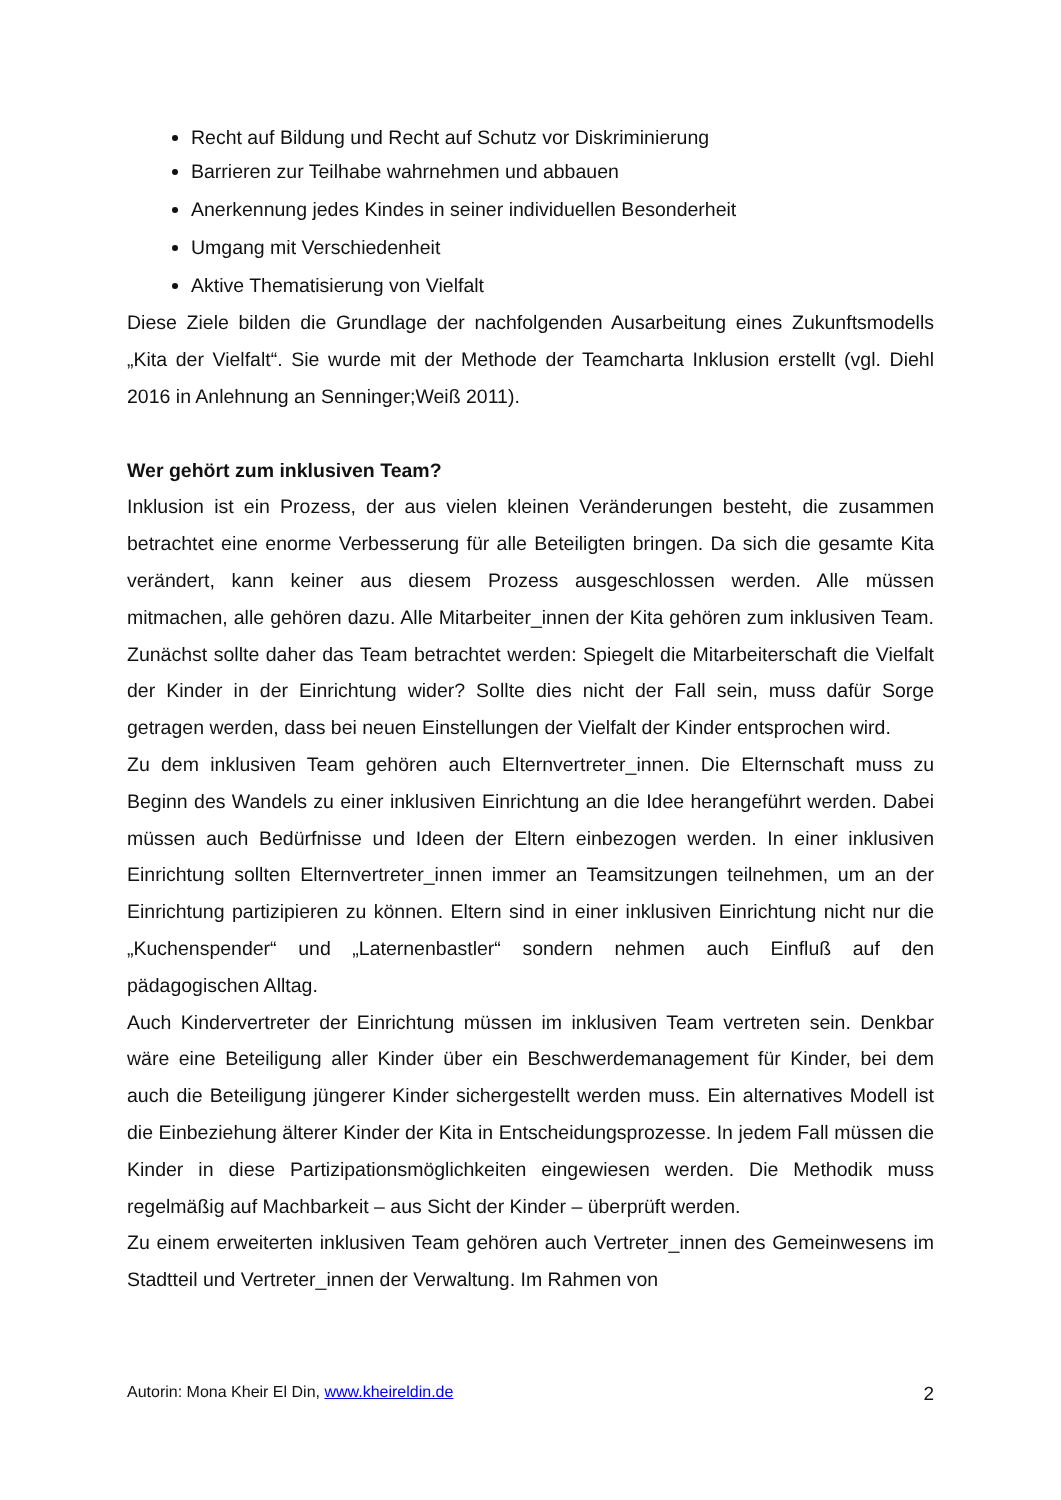Recht auf Bildung und Recht auf Schutz vor Diskriminierung
Barrieren zur Teilhabe wahrnehmen und abbauen
Anerkennung jedes Kindes in seiner individuellen Besonderheit
Umgang mit Verschiedenheit
Aktive Thematisierung von Vielfalt
Diese Ziele bilden die Grundlage der nachfolgenden Ausarbeitung eines Zukunftsmodells „Kita der Vielfalt“. Sie wurde mit der Methode der Teamcharta Inklusion erstellt (vgl. Diehl 2016 in Anlehnung an Senninger;Weiß 2011).
Wer gehört zum inklusiven Team?
Inklusion ist ein Prozess, der aus vielen kleinen Veränderungen besteht, die zusammen betrachtet eine enorme Verbesserung für alle Beteiligten bringen. Da sich die gesamte Kita verändert, kann keiner aus diesem Prozess ausgeschlossen werden. Alle müssen mitmachen, alle gehören dazu. Alle Mitarbeiter_innen der Kita gehören zum inklusiven Team. Zunächst sollte daher das Team betrachtet werden: Spiegelt die Mitarbeiterschaft die Vielfalt der Kinder in der Einrichtung wider? Sollte dies nicht der Fall sein, muss dafür Sorge getragen werden, dass bei neuen Einstellungen der Vielfalt der Kinder entsprochen wird.
Zu dem inklusiven Team gehören auch Elternvertreter_innen. Die Elternschaft muss zu Beginn des Wandels zu einer inklusiven Einrichtung an die Idee herangeführt werden. Dabei müssen auch Bedürfnisse und Ideen der Eltern einbezogen werden. In einer inklusiven Einrichtung sollten Elternvertreter_innen immer an Teamsitzungen teilnehmen, um an der Einrichtung partizipieren zu können. Eltern sind in einer inklusiven Einrichtung nicht nur die „Kuchenspender“ und „Laternenbastler“ sondern nehmen auch Einfluß auf den pädagogischen Alltag.
Auch Kindervertreter der Einrichtung müssen im inklusiven Team vertreten sein. Denkbar wäre eine Beteiligung aller Kinder über ein Beschwerdemanagement für Kinder, bei dem auch die Beteiligung jüngerer Kinder sichergestellt werden muss. Ein alternatives Modell ist die Einbeziehung älterer Kinder der Kita in Entscheidungsprozesse. In jedem Fall müssen die Kinder in diese Partizipationsmöglichkeiten eingewiesen werden. Die Methodik muss regelmäßig auf Machbarkeit – aus Sicht der Kinder – überprüft werden.
Zu einem erweiterten inklusiven Team gehören auch Vertreter_innen des Gemeinwesens im Stadtteil und Vertreter_innen der Verwaltung. Im Rahmen von
Autorin: Mona Kheir El Din, www.kheireldin.de 2